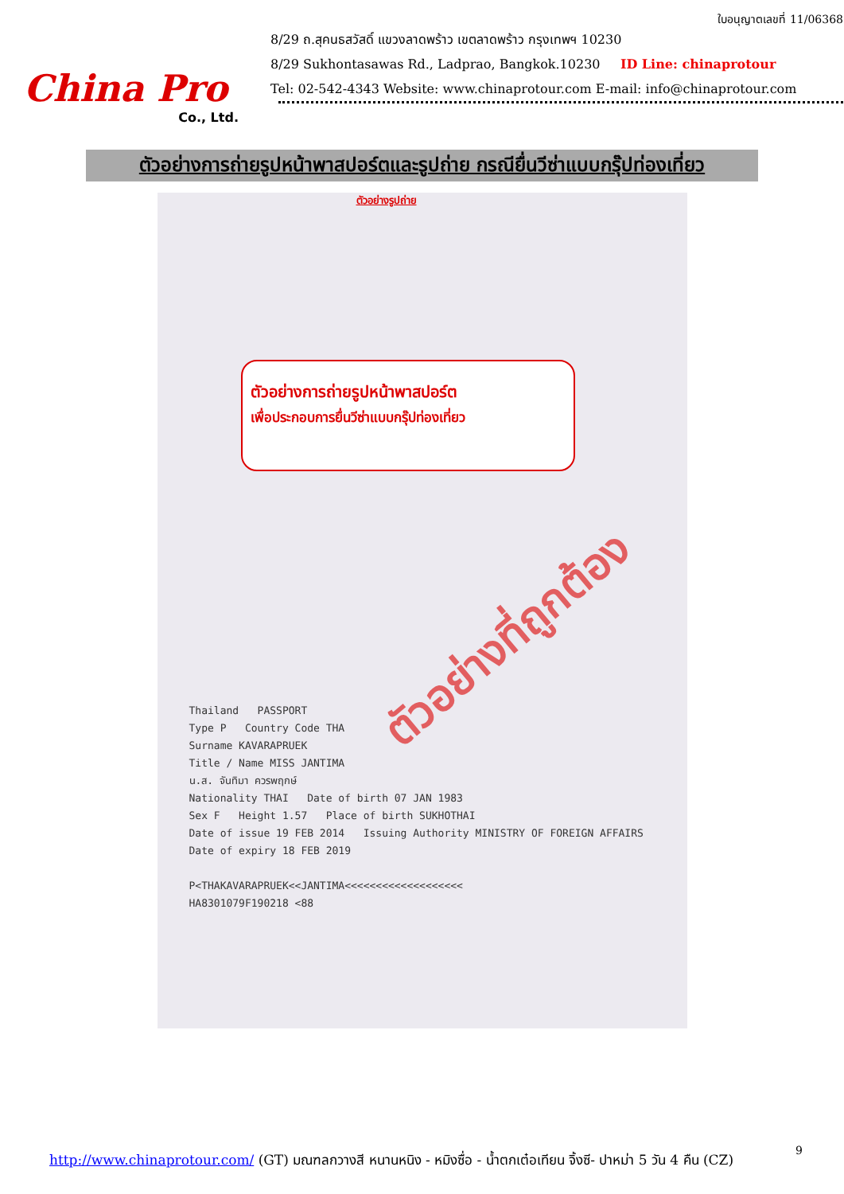China Pro
Co., Ltd.
ใบอนุญาตเลขที่ 11/06368
8/29 ถ.สุคนธสวัสดิ์ แขวงลาดพร้าว เขตลาดพร้าว กรุงเทพฯ 10230
8/29 Sukhontasawas Rd., Ladprao, Bangkok.10230 ID Line: chinaprotour
Tel: 02-542-4343 Website: www.chinaprotour.com E-mail: info@chinaprotour.com
ตัวอย่างการถ่ายรูปหน้าพาสปอร์ตและรูปถ่าย กรณียื่นวีซ่าแบบกรุ๊ปท่องเที่ยว
ตัวอย่างรูปถ่าย
ตัวอย่างการถ่ายรูปหน้าพาสปอร์ต
เพื่อประกอบการยื่นวีซ่าแบบกรุ๊ปท่องเที่ยว
Thailand PASSPORT
Type P Country Code THA
Surname KAVARAPRUEK
Title / Name MISS JANTIMA
น.ส. จันทิมา ควรพฤกษ์
Nationality THAI Date of birth 07 JAN 1983
Sex F Height 1.57 Place of birth SUKHOTHAI
Date of issue 19 FEB 2014 Issuing Authority MINISTRY OF FOREIGN AFFAIRS
Date of expiry 18 FEB 2019
P<THAKAVARAPRUEK<<JANTIMA<<<<<<<<<<<<<<<<<<<
HA8301079F190218 <88
ตัวอย่างที่ถูกต้อง
9
http://www.chinaprotour.com/ (GT) มณฑลกวางสี หนานหนิง - หมิงซื่อ - น้ำตกเต๋อเทียน จิ้งซี- ปาหม่า 5 วัน 4 คืน (CZ)